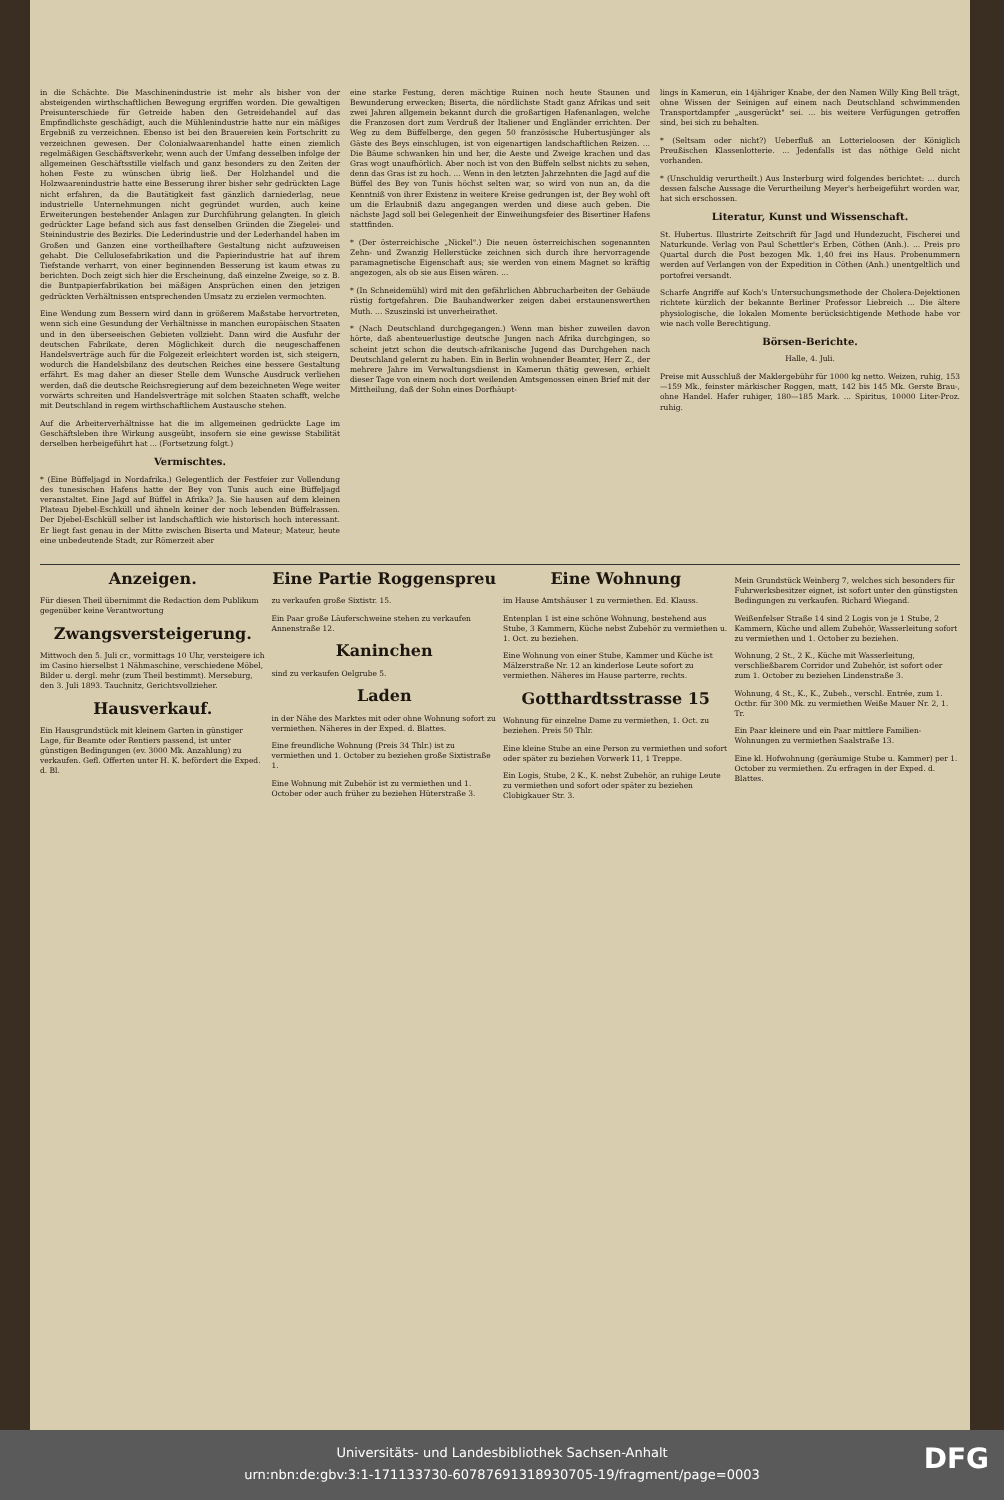in die Schächte. Die Maschinenindustrie ist mehr als bisher von der absteigenden wirthschaftlichen Bewegung ergriffen worden. Die gewaltigen Preisunterschiede für Getreide haben den Getreidehandel auf das Empfindlichste geschädigt, auch die Mühlenindustrie hatte nur ein mäßiges Ergebniß zu verzeichnen. Ebenso ist bei den Brauereien kein Fortschritt zu verzeichnen gewesen. Der Colonialwaarenhandel hatte einen ziemlich regelmäßigen Geschäftsverkehr, wenn auch der Umfang desselben infolge der allgemeinen Geschäftsstille vielfach und ganz besonders zu den Zeiten der hohen Feste zu wünschen übrig ließ. Der Holzhandel und die Holzwaarenindustrie hatte eine Besserung ihrer bisher sehr gedrückten Lage nicht erfahren, da die Bautätigkeit fast gänzlich darniederlag, neue industrielle Unternehmungen nicht gegründet wurden, auch keine Erweiterungen bestehender Anlagen zur Durchführung gelangten. In gleich gedrückter Lage befand sich aus fast denselben Gründen die Ziegelei- und Steinindustrie des Bezirks. Die Lederindustrie und der Lederhandel haben im Großen und Ganzen eine vortheilhaftere Gestaltung nicht aufzuweisen gehabt. Die Cellulosefabrikation und die Papierindustrie hat auf ihrem Tiefstande verharrt, von einer beginnenden Besserung ist kaum etwas zu berichten. Doch zeigt sich hier die Erscheinung, daß einzelne Zweige, so z. B. die Buntpapierfabrikation bei mäßigen Ansprüchen einen den jetzigen gedrückten Verhältnissen entsprechenden Umsatz zu erzielen vermochten.
Eine Wendung zum Bessern wird dann in größerem Maßstabe hervortreten, wenn sich eine Gesundung der Verhältnisse in manchen europäischen Staaten und in den überseeischen Gebieten vollzieht. Dann wird die Ausfuhr der deutschen Fabrikate, deren Möglichkeit durch die neugeschaffenen Handelsverträge auch für die Folgezeit erleichtert worden ist, sich steigern, wodurch die Handelsbilanz des deutschen Reiches eine bessere Gestaltung erfährt. Es mag daher an dieser Stelle dem Wunsche Ausdruck verliehen werden, daß die deutsche Reichsregierung auf dem bezeichneten Wege weiter vorwärts schreiten und Handelsverträge mit solchen Staaten schafft, welche mit Deutschland in regem wirthschaftlichem Austausche stehen.
Auf die Arbeiterverhältnisse hat die im allgemeinen gedrückte Lage im Geschäftsleben ihre Wirkung ausgeübt, insofern sie eine gewisse Stabilität derselben herbeigeführt hat ... (Fortsetzung folgt.)
Vermischtes.
* (Eine Büffeljagd in Nordafrika.) Gelegentlich der Festfeier zur Vollendung des tunesischen Hafens hatte der Bey von Tunis auch eine Büffeljagd veranstaltet. Eine Jagd auf Büffel in Afrika? Ja. Sie hausen auf dem kleinen Plateau Djebel-Eschküll und ähneln keiner der noch lebenden Büffelrassen. Der Djebel-Eschküll selber ist landschaftlich wie historisch hoch interessant. Er liegt fast genau in der Mitte zwischen Biserta und Mateur; Mateur, heute eine unbedeutende Stadt, zur Römerzeit aber
eine starke Festung, deren mächtige Ruinen noch heute Staunen und Bewunderung erwecken; Biserta, die nördlichste Stadt ganz Afrikas und seit zwei Jahren allgemein bekannt durch die großartigen Hafenanlagen, welche die Franzosen dort zum Verdruß der Italiener und Engländer errichten. Der Weg zu dem Büffelberge, den gegen 50 französische Hubertusjünger als Gäste des Beys einschlugen, ist von eigenartigen landschaftlichen Reizen. ... Die Bäume schwanken hin und her, die Aeste und Zweige krachen und das Gras wogt unaufhörlich. Aber noch ist von den Büffeln selbst nichts zu sehen, denn das Gras ist zu hoch. ... Wenn in den letzten Jahrzehnten die Jagd auf die Büffel des Bey von Tunis höchst selten war, so wird von nun an, da die Kenntniß von ihrer Existenz in weitere Kreise gedrungen ist, der Bey wohl oft um die Erlaubniß dazu angegangen werden und diese auch geben. Die nächste Jagd soll bei Gelegenheit der Einweihungsfeier des Bisertiner Hafens stattfinden.
* (Der österreichische „Nickel".) Die neuen österreichischen sogenannten Zehn- und Zwanzig Hellerstücke zeichnen sich durch ihre hervorragende paramagnetische Eigenschaft aus; sie werden von einem Magnet so kräftig angezogen, als ob sie aus Eisen wären. ...
* (In Schneidemühl) wird mit den gefährlichen Abbrucharbeiten der Gebäude rüstig fortgefahren. Die Bauhandwerker zeigen dabei erstaunenswerthen Muth. ... Szuszinski ist unverheirathet.
* (Nach Deutschland durchgegangen.) Wenn man bisher zuweilen davon hörte, daß abenteuerlustige deutsche Jungen nach Afrika durchgingen, so scheint jetzt schon die deutsch-afrikanische Jugend das Durchgehen nach Deutschland gelernt zu haben. Ein in Berlin wohnender Beamter, Herr Z., der mehrere Jahre im Verwaltungsdienst in Kamerun thätig gewesen, erhielt dieser Tage von einem noch dort weilenden Amtsgenossen einen Brief mit der Mittheilung, daß der Sohn eines Dorfhäupt-
lings in Kamerun, ein 14jähriger Knabe, der den Namen Willy King Bell trägt, ohne Wissen der Seinigen auf einem nach Deutschland schwimmenden Transportdampfer „ausgerückt" sei. ... bis weitere Verfügungen getroffen sind, bei sich zu behalten.
* (Seltsam oder nicht?) Ueberfluß an Lotterieloosen der Königlich Preußischen Klassenlotterie. ... Jedenfalls ist das nöthige Geld nicht vorhanden.
* (Unschuldig verurtheilt.) Aus Insterburg wird folgendes berichtet: ... durch dessen falsche Aussage die Verurtheilung Meyer's herbeigeführt worden war, hat sich erschossen.
Literatur, Kunst und Wissenschaft.
St. Hubertus. Illustrirte Zeitschrift für Jagd und Hundezucht, Fischerei und Naturkunde. Verlag von Paul Schettler's Erben, Cöthen (Anh.). ... Preis pro Quartal durch die Post bezogen Mk. 1,40 frei ins Haus. Probenummern werden auf Verlangen von der Expedition in Cöthen (Anh.) unentgeltlich und portofrei versandt.
Scharfe Angriffe auf Koch's Untersuchungsmethode der Cholera-Dejektionen richtete kürzlich der bekannte Berliner Professor Liebreich ... Die ältere physiologische, die lokalen Momente berücksichtigende Methode habe vor wie nach volle Berechtigung.
Börsen-Berichte.
Halle, 4. Juli.
Preise mit Ausschluß der Maklergebühr für 1000 kg netto. Weizen, ruhig, 153—159 Mk., feinster märkischer Roggen, matt, 142 bis 145 Mk. Gerste Brau-, ohne Handel. Hafer ruhiger, 180—185 Mark. ... Spiritus, 10000 Liter-Proz. ruhig.
Anzeigen.
Für diesen Theil übernimmt die Redaction dem Publikum gegenüber keine Verantwortung
Zwangsversteigerung.
Mittwoch den 5. Juli cr., vormittags 10 Uhr, versteigere ich im Casino hierselbst 1 Nähmaschine, verschiedene Möbel, Bilder u. dergl. mehr (zum Theil bestimmt). Merseburg, den 3. Juli 1893. Tauchnitz, Gerichtsvollzieher.
Hausverkauf.
Ein Hausgrundstück mit kleinem Garten in günstiger Lage, für Beamte oder Rentiers passend, ist unter günstigen Bedingungen (ev. 3000 Mk. Anzahlung) zu verkaufen. Gefl. Offerten unter H. K. befördert die Exped. d. Bl.
Eine Partie Roggenspreu
zu verkaufen große Sixtistr. 15.
Ein Paar große Läuferschweine stehen zu verkaufen Annenstraße 12.
Kaninchen
sind zu verkaufen Oelgrube 5.
Laden
in der Nähe des Marktes mit oder ohne Wohnung sofort zu vermiethen. Näheres in der Exped. d. Blattes.
Eine freundliche Wohnung (Preis 34 Thlr.) ist zu vermiethen und 1. October zu beziehen große Sixtistraße 1.
Eine Wohnung mit Zubehör ist zu vermiethen und 1. October oder auch früher zu beziehen Hüterstraße 3.
Eine Wohnung
im Hause Amtshäuser 1 zu vermiethen. Ed. Klauss.
Entenplan 1 ist eine schöne Wohnung, bestehend aus Stube, 3 Kammern, Küche nebst Zubehör zu vermiethen u. 1. Oct. zu beziehen.
Eine Wohnung von einer Stube, Kammer und Küche ist Mälzerstraße Nr. 12 an kinderlose Leute sofort zu vermiethen. Näheres im Hause parterre, rechts.
Gotthardtsstrasse 15
Wohnung für einzelne Dame zu vermiethen, 1. Oct. zu beziehen. Preis 50 Thlr.
Eine kleine Stube an eine Person zu vermiethen und sofort oder später zu beziehen Vorwerk 11, 1 Treppe.
Ein Logis, Stube, 2 K., K. nebst Zubehör, an ruhige Leute zu vermiethen und sofort oder später zu beziehen Clobigkauer Str. 3.
Mein Grundstück Weinberg 7, welches sich besonders für Fuhrwerksbesitzer eignet, ist sofort unter den günstigsten Bedingungen zu verkaufen. Richard Wiegand.
Weißenfelser Straße 14 sind 2 Logis von je 1 Stube, 2 Kammern, Küche und allem Zubehör, Wasserleitung sofort zu vermiethen und 1. October zu beziehen.
Wohnung, 2 St., 2 K., Küche mit Wasserleitung, verschließbarem Corridor und Zubehör, ist sofort oder zum 1. October zu beziehen Lindenstraße 3.
Wohnung, 4 St., K., K., Zubeh., verschl. Entrée, zum 1. Octbr. für 300 Mk. zu vermiethen Weiße Mauer Nr. 2, 1. Tr.
Ein Paar kleinere und ein Paar mittlere Familien-Wohnungen zu vermiethen Saalstraße 13.
Eine kl. Hofwohnung (geräumige Stube u. Kammer) per 1. October zu vermiethen. Zu erfragen in der Exped. d. Blattes.
Universitäts- und Landesbibliothek Sachsen-Anhalt
urn:nbn:de:gbv:3:1-171133730-60787691318930705-19/fragment/page=0003
DFG